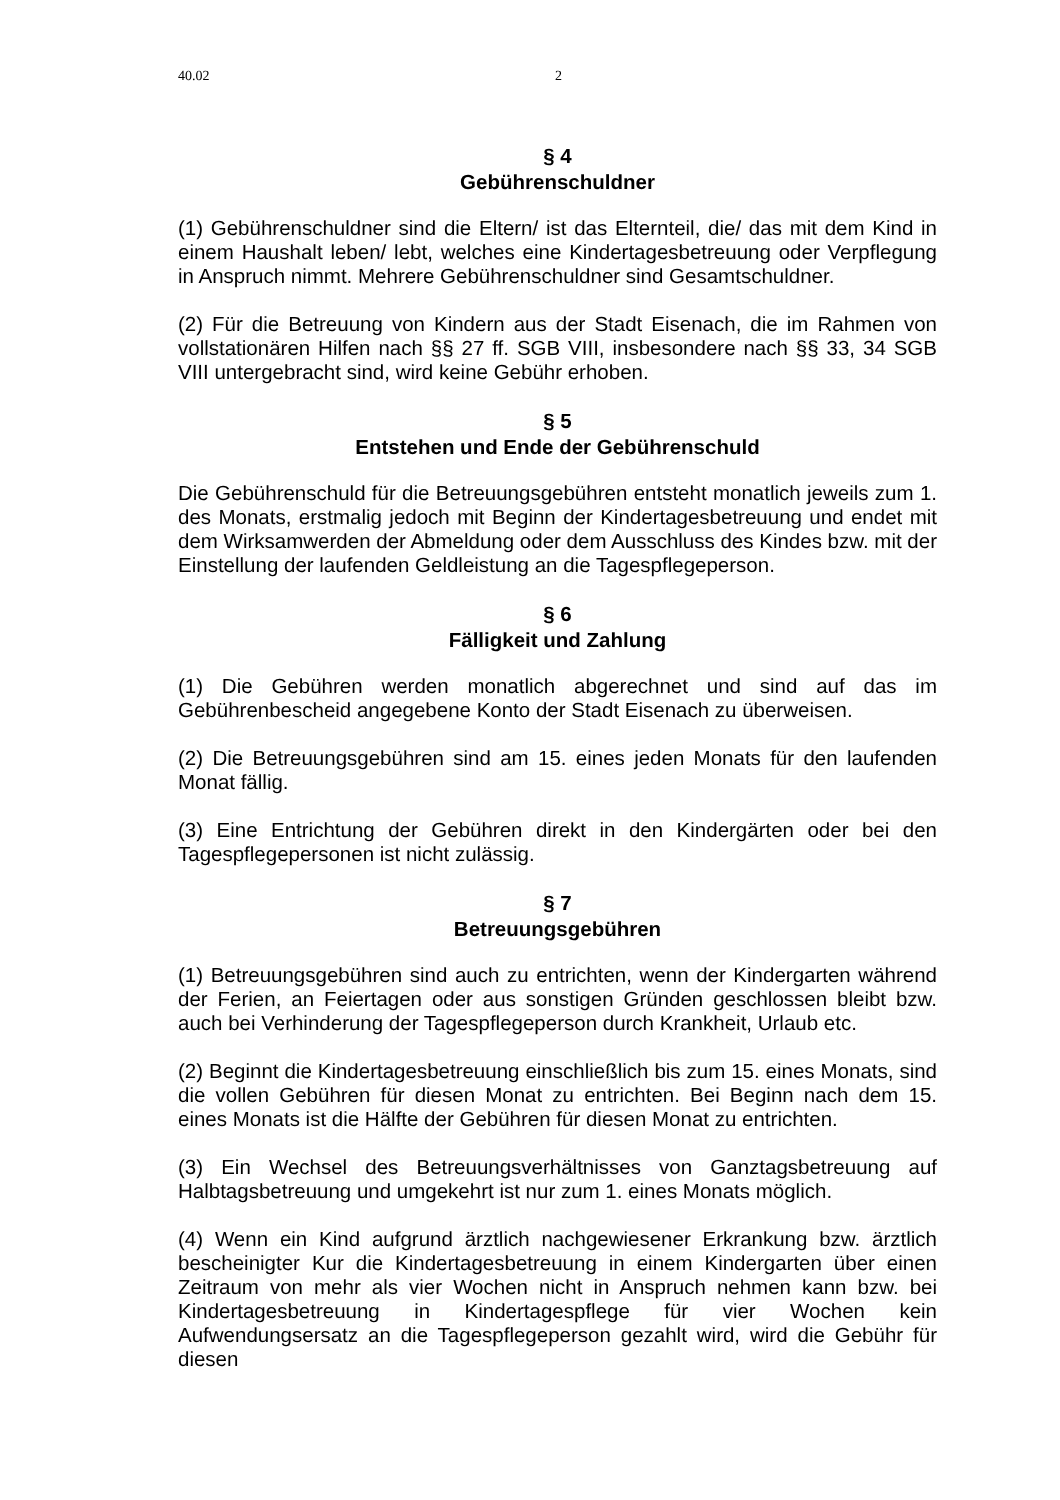40.02 2
§ 4
Gebührenschuldner
(1) Gebührenschuldner sind die Eltern/ ist das Elternteil, die/ das mit dem Kind in einem Haushalt leben/ lebt, welches eine Kindertagesbetreuung oder Verpflegung in Anspruch nimmt. Mehrere Gebührenschuldner sind Gesamtschuldner.
(2) Für die Betreuung von Kindern aus der Stadt Eisenach, die im Rahmen von vollstationären Hilfen nach §§ 27 ff. SGB VIII, insbesondere nach §§ 33, 34 SGB VIII untergebracht sind, wird keine Gebühr erhoben.
§ 5
Entstehen und Ende der Gebührenschuld
Die Gebührenschuld für die Betreuungsgebühren entsteht monatlich jeweils zum 1. des Monats, erstmalig jedoch mit Beginn der Kindertagesbetreuung und endet mit dem Wirksamwerden der Abmeldung oder dem Ausschluss des Kindes bzw. mit der Einstellung der laufenden Geldleistung an die Tagespflegeperson.
§ 6
Fälligkeit und Zahlung
(1) Die Gebühren werden monatlich abgerechnet und sind auf das im Gebührenbescheid angegebene Konto der Stadt Eisenach zu überweisen.
(2) Die Betreuungsgebühren sind am 15. eines jeden Monats für den laufenden Monat fällig.
(3) Eine Entrichtung der Gebühren direkt in den Kindergärten oder bei den Tagespflegepersonen ist nicht zulässig.
§ 7
Betreuungsgebühren
(1) Betreuungsgebühren sind auch zu entrichten, wenn der Kindergarten während der Ferien, an Feiertagen oder aus sonstigen Gründen geschlossen bleibt bzw. auch bei Verhinderung der Tagespflegeperson durch Krankheit, Urlaub etc.
(2) Beginnt die Kindertagesbetreuung einschließlich bis zum 15. eines Monats, sind die vollen Gebühren für diesen Monat zu entrichten. Bei Beginn nach dem 15. eines Monats ist die Hälfte der Gebühren für diesen Monat zu entrichten.
(3) Ein Wechsel des Betreuungsverhältnisses von Ganztagsbetreuung auf Halbtagsbetreuung und umgekehrt ist nur zum 1. eines Monats möglich.
(4) Wenn ein Kind aufgrund ärztlich nachgewiesener Erkrankung bzw. ärztlich bescheinigter Kur die Kindertagesbetreuung in einem Kindergarten über einen Zeitraum von mehr als vier Wochen nicht in Anspruch nehmen kann bzw. bei Kindertagesbetreuung in Kindertagespflege für vier Wochen kein Aufwendungsersatz an die Tagespflegeperson gezahlt wird, wird die Gebühr für diesen